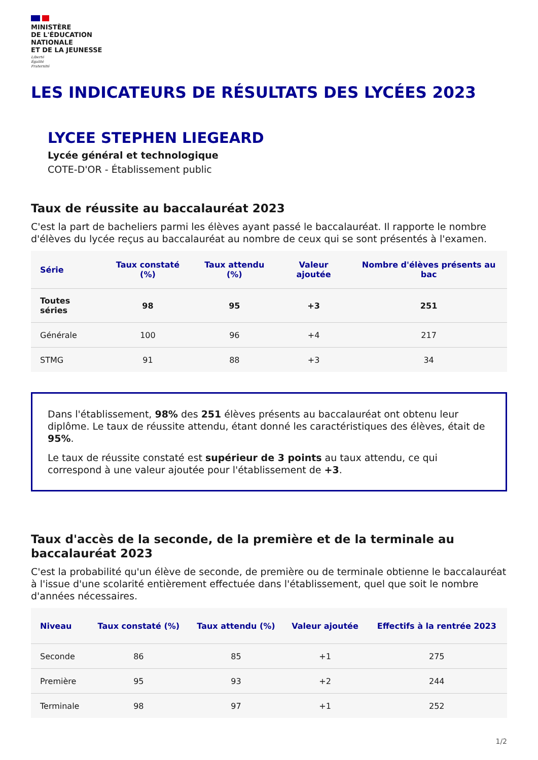MINISTÈRE
DE L'ÉDUCATION
NATIONALE
ET DE LA JEUNESSE
Liberté
Égalité
Fraternité
LES INDICATEURS DE RÉSULTATS DES LYCÉES 2023
LYCEE STEPHEN LIEGEARD
Lycée général et technologique
COTE-D'OR - Établissement public
Taux de réussite au baccalauréat 2023
C'est la part de bacheliers parmi les élèves ayant passé le baccalauréat. Il rapporte le nombre d'élèves du lycée reçus au baccalauréat au nombre de ceux qui se sont présentés à l'examen.
| Série | Taux constaté (%) | Taux attendu (%) | Valeur ajoutée | Nombre d'élèves présents au bac |
| --- | --- | --- | --- | --- |
| Toutes séries | 98 | 95 | +3 | 251 |
| Générale | 100 | 96 | +4 | 217 |
| STMG | 91 | 88 | +3 | 34 |
Dans l'établissement, 98% des 251 élèves présents au baccalauréat ont obtenu leur diplôme. Le taux de réussite attendu, étant donné les caractéristiques des élèves, était de 95%.
Le taux de réussite constaté est supérieur de 3 points au taux attendu, ce qui correspond à une valeur ajoutée pour l'établissement de +3.
Taux d'accès de la seconde, de la première et de la terminale au baccalauréat 2023
C'est la probabilité qu'un élève de seconde, de première ou de terminale obtienne le baccalauréat à l'issue d'une scolarité entièrement effectuée dans l'établissement, quel que soit le nombre d'années nécessaires.
| Niveau | Taux constaté (%) | Taux attendu (%) | Valeur ajoutée | Effectifs à la rentrée 2023 |
| --- | --- | --- | --- | --- |
| Seconde | 86 | 85 | +1 | 275 |
| Première | 95 | 93 | +2 | 244 |
| Terminale | 98 | 97 | +1 | 252 |
1/2